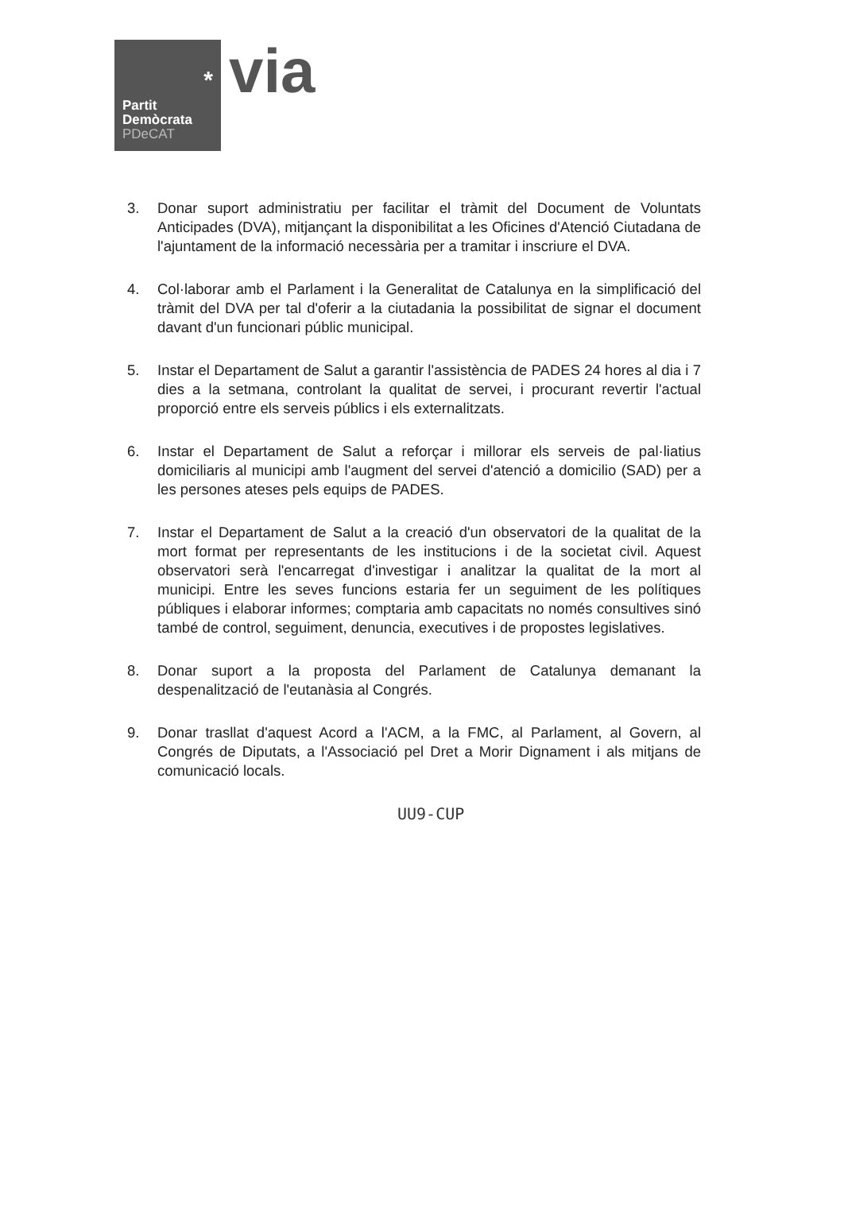*
Partit
Demòcrata
PDeCAT
via
3. Donar suport administratiu per facilitar el tràmit del Document de Voluntats Anticipades (DVA), mitjançant la disponibilitat a les Oficines d'Atenció Ciutadana de l'ajuntament de la informació necessària per a tramitar i inscriure el DVA.
4. Col·laborar amb el Parlament i la Generalitat de Catalunya en la simplificació del tràmit del DVA per tal d'oferir a la ciutadania la possibilitat de signar el document davant d'un funcionari públic municipal.
5. Instar el Departament de Salut a garantir l'assistència de PADES 24 hores al dia i 7 dies a la setmana, controlant la qualitat de servei, i procurant revertir l'actual proporció entre els serveis públics i els externalitzats.
6. Instar el Departament de Salut a reforçar i millorar els serveis de pal·liatius domiciliaris al municipi amb l'augment del servei d'atenció a domicilio (SAD) per a les persones ateses pels equips de PADES.
7. Instar el Departament de Salut a la creació d'un observatori de la qualitat de la mort format per representants de les institucions i de la societat civil. Aquest observatori serà l'encarregat d'investigar i analitzar la qualitat de la mort al municipi. Entre les seves funcions estaria fer un seguiment de les polítiques públiques i elaborar informes; comptaria amb capacitats no només consultives sinó també de control, seguiment, denuncia, executives i de propostes legislatives.
8. Donar suport a la proposta del Parlament de Catalunya demanant la despenalització de l'eutanàsia al Congrés.
9. Donar trasllat d'aquest Acord a l'ACM, a la FMC, al Parlament, al Govern, al Congrés de Diputats, a l'Associació pel Dret a Morir Dignament i als mitjans de comunicació locals.
UU9-CUP